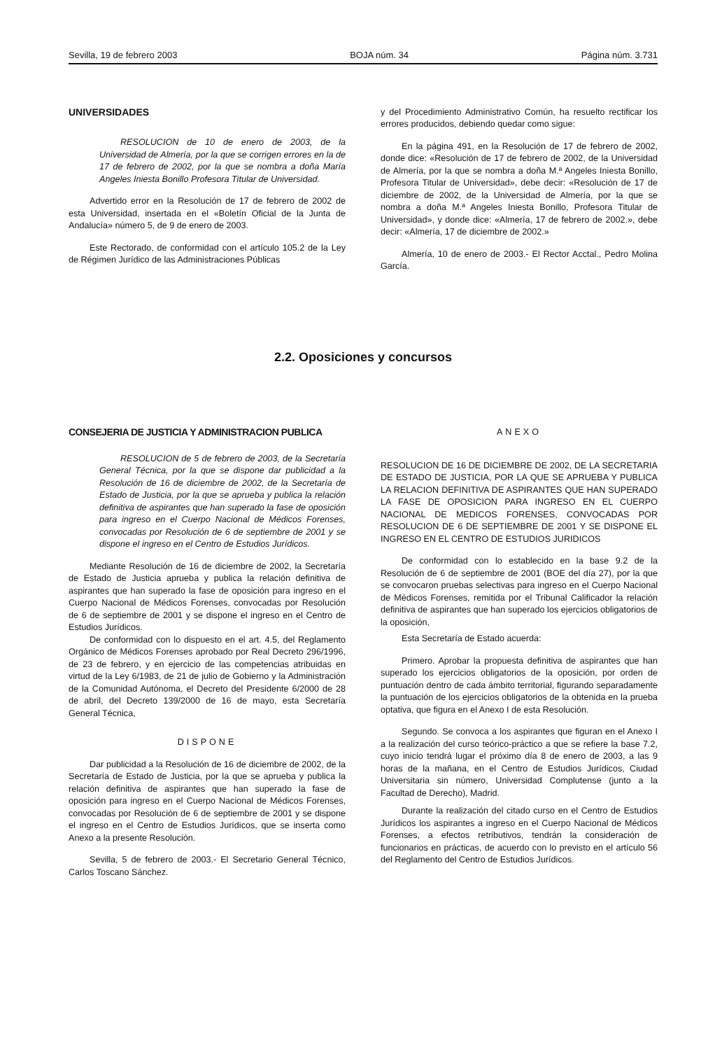Sevilla, 19 de febrero 2003 BOJA núm. 34 Página núm. 3.731
UNIVERSIDADES
RESOLUCION de 10 de enero de 2003, de la Universidad de Almería, por la que se corrigen errores en la de 17 de febrero de 2002, por la que se nombra a doña María Angeles Iniesta Bonillo Profesora Titular de Universidad.
Advertido error en la Resolución de 17 de febrero de 2002 de esta Universidad, insertada en el «Boletín Oficial de la Junta de Andalucía» número 5, de 9 de enero de 2003.
Este Rectorado, de conformidad con el artículo 105.2 de la Ley de Régimen Jurídico de las Administraciones Públicas
y del Procedimiento Administrativo Común, ha resuelto rectificar los errores producidos, debiendo quedar como sigue:
En la página 491, en la Resolución de 17 de febrero de 2002, donde dice: «Resolución de 17 de febrero de 2002, de la Universidad de Almería, por la que se nombra a doña M.ª Angeles Iniesta Bonillo, Profesora Titular de Universidad», debe decir: «Resolución de 17 de diciembre de 2002, de la Universidad de Almería, por la que se nombra a doña M.ª Angeles Iniesta Bonillo, Profesora Titular de Universidad», y donde dice: «Almería, 17 de febrero de 2002.», debe decir: «Almería, 17 de diciembre de 2002.»
Almería, 10 de enero de 2003.- El Rector Acctal., Pedro Molina García.
2.2. Oposiciones y concursos
CONSEJERIA DE JUSTICIA Y ADMINISTRACION PUBLICA
RESOLUCION de 5 de febrero de 2003, de la Secretaría General Técnica, por la que se dispone dar publicidad a la Resolución de 16 de diciembre de 2002, de la Secretaría de Estado de Justicia, por la que se aprueba y publica la relación definitiva de aspirantes que han superado la fase de oposición para ingreso en el Cuerpo Nacional de Médicos Forenses, convocadas por Resolución de 6 de septiembre de 2001 y se dispone el ingreso en el Centro de Estudios Jurídicos.
Mediante Resolución de 16 de diciembre de 2002, la Secretaría de Estado de Justicia aprueba y publica la relación definitiva de aspirantes que han superado la fase de oposición para ingreso en el Cuerpo Nacional de Médicos Forenses, convocadas por Resolución de 6 de septiembre de 2001 y se dispone el ingreso en el Centro de Estudios Jurídicos.
De conformidad con lo dispuesto en el art. 4.5, del Reglamento Orgánico de Médicos Forenses aprobado por Real Decreto 296/1996, de 23 de febrero, y en ejercicio de las competencias atribuidas en virtud de la Ley 6/1983, de 21 de julio de Gobierno y la Administración de la Comunidad Autónoma, el Decreto del Presidente 6/2000 de 28 de abril, del Decreto 139/2000 de 16 de mayo, esta Secretaría General Técnica,
DISPONE
Dar publicidad a la Resolución de 16 de diciembre de 2002, de la Secretaría de Estado de Justicia, por la que se aprueba y publica la relación definitiva de aspirantes que han superado la fase de oposición para ingreso en el Cuerpo Nacional de Médicos Forenses, convocadas por Resolución de 6 de septiembre de 2001 y se dispone el ingreso en el Centro de Estudios Jurídicos, que se inserta como Anexo a la presente Resolución.
Sevilla, 5 de febrero de 2003.- El Secretario General Técnico, Carlos Toscano Sánchez.
ANEXO
RESOLUCION DE 16 DE DICIEMBRE DE 2002, DE LA SECRETARIA DE ESTADO DE JUSTICIA, POR LA QUE SE APRUEBA Y PUBLICA LA RELACION DEFINITIVA DE ASPIRANTES QUE HAN SUPERADO LA FASE DE OPOSICION PARA INGRESO EN EL CUERPO NACIONAL DE MEDICOS FORENSES, CONVOCADAS POR RESOLUCION DE 6 DE SEPTIEMBRE DE 2001 Y SE DISPONE EL INGRESO EN EL CENTRO DE ESTUDIOS JURIDICOS
De conformidad con lo establecido en la base 9.2 de la Resolución de 6 de septiembre de 2001 (BOE del día 27), por la que se convocaron pruebas selectivas para ingreso en el Cuerpo Nacional de Médicos Forenses, remitida por el Tribunal Calificador la relación definitiva de aspirantes que han superado los ejercicios obligatorios de la oposición,
Esta Secretaría de Estado acuerda:
Primero. Aprobar la propuesta definitiva de aspirantes que han superado los ejercicios obligatorios de la oposición, por orden de puntuación dentro de cada ámbito territorial, figurando separadamente la puntuación de los ejercicios obligatorios de la obtenida en la prueba optativa, que figura en el Anexo I de esta Resolución.
Segundo. Se convoca a los aspirantes que figuran en el Anexo I a la realización del curso teórico-práctico a que se refiere la base 7.2, cuyo inicio tendrá lugar el próximo día 8 de enero de 2003, a las 9 horas de la mañana, en el Centro de Estudios Jurídicos, Ciudad Universitaria sin número, Universidad Complutense (junto a la Facultad de Derecho), Madrid.
Durante la realización del citado curso en el Centro de Estudios Jurídicos los aspirantes a ingreso en el Cuerpo Nacional de Médicos Forenses, a efectos retributivos, tendrán la consideración de funcionarios en prácticas, de acuerdo con lo previsto en el artículo 56 del Reglamento del Centro de Estudios Jurídicos.